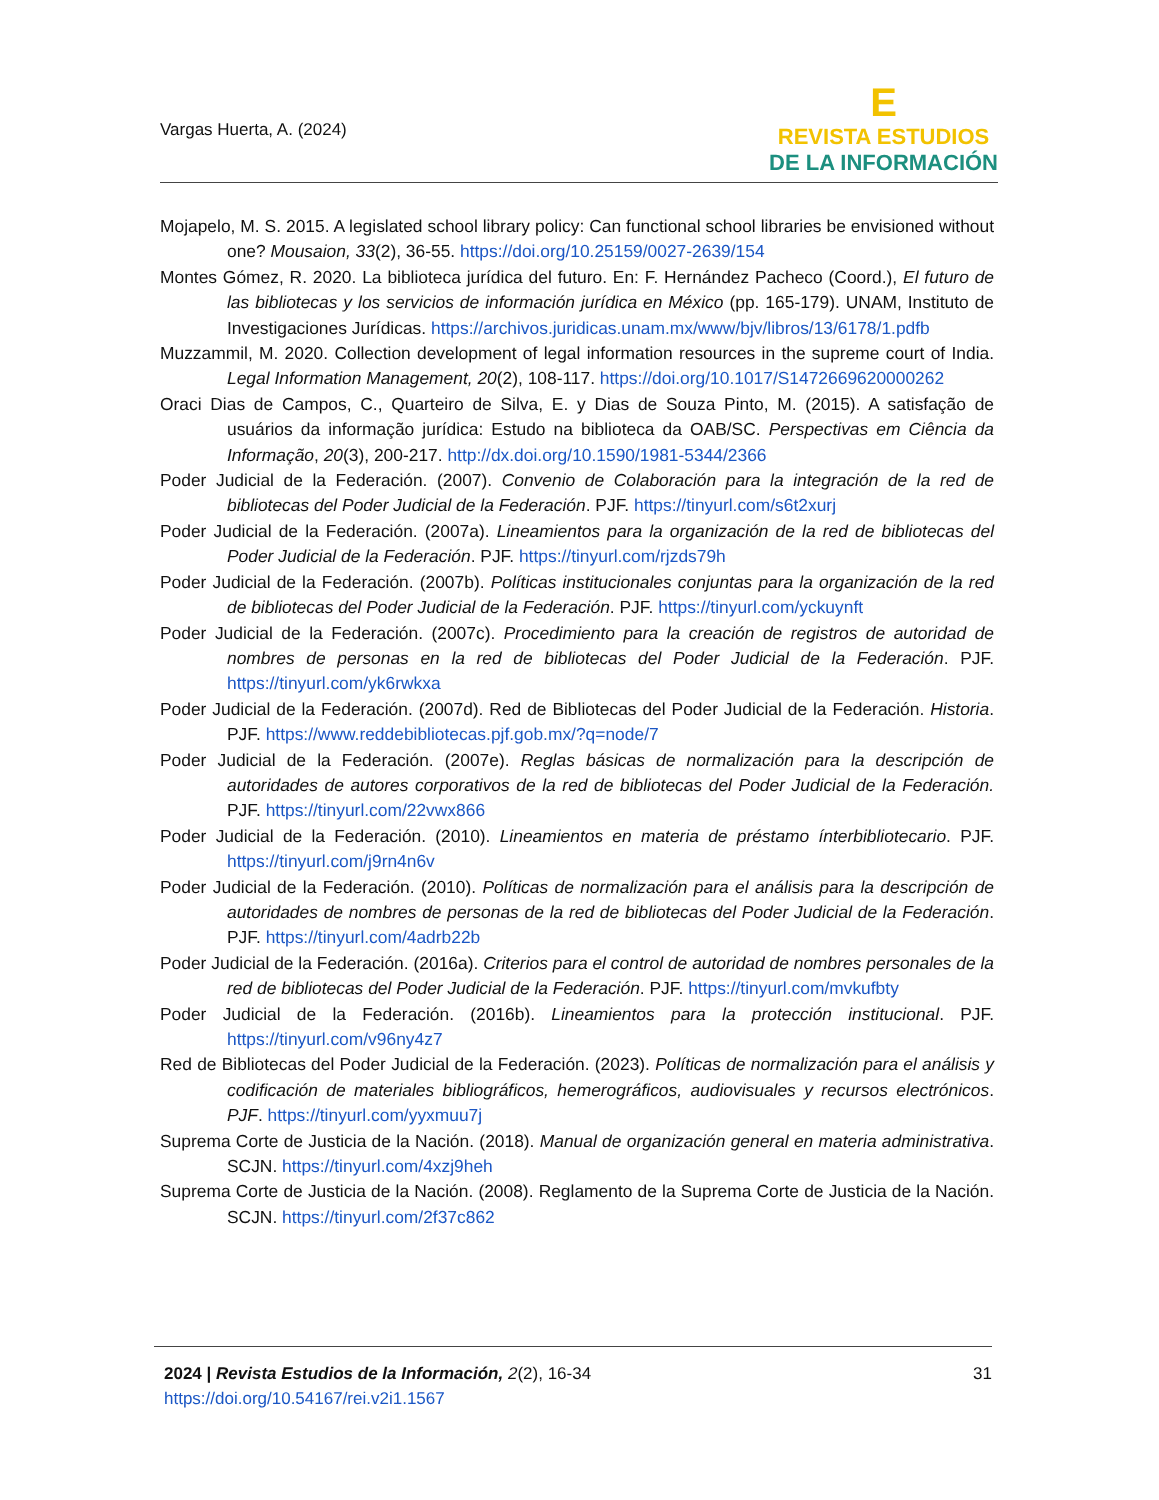Vargas Huerta, A. (2024)
E
REVISTA ESTUDIOS
DE LA INFORMACIÓN
Mojapelo, M. S. 2015. A legislated school library policy: Can functional school libraries be envisioned without one? Mousaion, 33(2), 36-55. https://doi.org/10.25159/0027-2639/154
Montes Gómez, R. 2020. La biblioteca jurídica del futuro. En: F. Hernández Pacheco (Coord.), El futuro de las bibliotecas y los servicios de información jurídica en México (pp. 165-179). UNAM, Instituto de Investigaciones Jurídicas. https://archivos.juridicas.unam.mx/www/bjv/libros/13/6178/1.pdfb
Muzzammil, M. 2020. Collection development of legal information resources in the supreme court of India. Legal Information Management, 20(2), 108-117. https://doi.org/10.1017/S1472669620000262
Oraci Dias de Campos, C., Quarteiro de Silva, E. y Dias de Souza Pinto, M. (2015). A satisfação de usuários da informação jurídica: Estudo na biblioteca da OAB/SC. Perspectivas em Ciência da Informação, 20(3), 200-217. http://dx.doi.org/10.1590/1981-5344/2366
Poder Judicial de la Federación. (2007). Convenio de Colaboración para la integración de la red de bibliotecas del Poder Judicial de la Federación. PJF. https://tinyurl.com/s6t2xurj
Poder Judicial de la Federación. (2007a). Lineamientos para la organización de la red de bibliotecas del Poder Judicial de la Federación. PJF. https://tinyurl.com/rjzds79h
Poder Judicial de la Federación. (2007b). Políticas institucionales conjuntas para la organización de la red de bibliotecas del Poder Judicial de la Federación. PJF. https://tinyurl.com/yckuynft
Poder Judicial de la Federación. (2007c). Procedimiento para la creación de registros de autoridad de nombres de personas en la red de bibliotecas del Poder Judicial de la Federación. PJF. https://tinyurl.com/yk6rwkxa
Poder Judicial de la Federación. (2007d). Red de Bibliotecas del Poder Judicial de la Federación. Historia. PJF. https://www.reddebibliotecas.pjf.gob.mx/?q=node/7
Poder Judicial de la Federación. (2007e). Reglas básicas de normalización para la descripción de autoridades de autores corporativos de la red de bibliotecas del Poder Judicial de la Federación. PJF. https://tinyurl.com/22vwx866
Poder Judicial de la Federación. (2010). Lineamientos en materia de préstamo ínterbibliotecario. PJF. https://tinyurl.com/j9rn4n6v
Poder Judicial de la Federación. (2010). Políticas de normalización para el análisis para la descripción de autoridades de nombres de personas de la red de bibliotecas del Poder Judicial de la Federación. PJF. https://tinyurl.com/4adrb22b
Poder Judicial de la Federación. (2016a). Criterios para el control de autoridad de nombres personales de la red de bibliotecas del Poder Judicial de la Federación. PJF. https://tinyurl.com/mvkufbty
Poder Judicial de la Federación. (2016b). Lineamientos para la protección institucional. PJF. https://tinyurl.com/v96ny4z7
Red de Bibliotecas del Poder Judicial de la Federación. (2023). Políticas de normalización para el análisis y codificación de materiales bibliográficos, hemerográficos, audiovisuales y recursos electrónicos. PJF. https://tinyurl.com/yyxmuu7j
Suprema Corte de Justicia de la Nación. (2018). Manual de organización general en materia administrativa. SCJN. https://tinyurl.com/4xzj9heh
Suprema Corte de Justicia de la Nación. (2008). Reglamento de la Suprema Corte de Justicia de la Nación. SCJN. https://tinyurl.com/2f37c862
2024 | Revista Estudios de la Información, 2(2), 16-34
https://doi.org/10.54167/rei.v2i1.1567
31